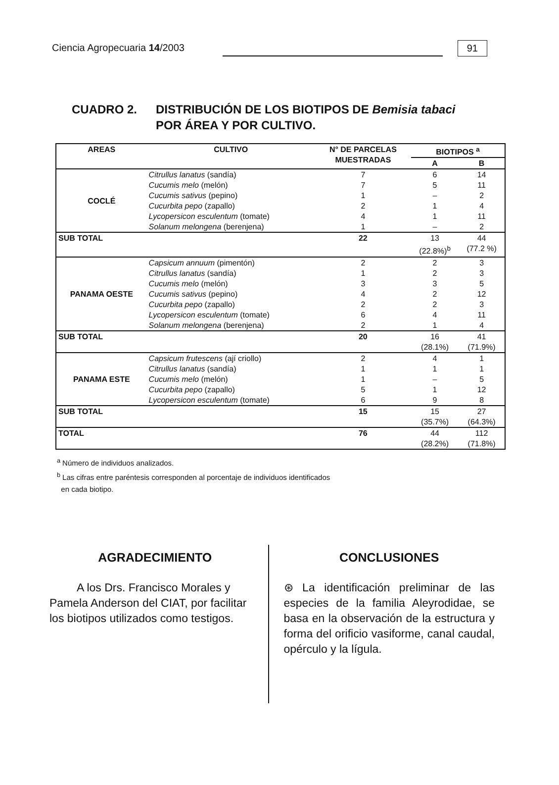Ciencia Agropecuaria 14/2003
91
CUADRO 2. DISTRIBUCIÓN DE LOS BIOTIPOS DE Bemisia tabaci
POR ÁREA Y POR CULTIVO.
| AREAS | CULTIVO | N° DE PARCELAS MUESTRADAS | BIOTIPOS <sup>a</sup> | |
| --- | --- | --- | --- | --- |
| | | | A | B |
| COCLÉ | Citrullus lanatus (sandía) | 7 | 6 | 14 |
| | Cucumis melo (melón) | 7 | 5 | 11 |
| | Cucumis sativus (pepino) | 1 | – | 2 |
| | Cucurbita pepo (zapallo) | 2 | 1 | 4 |
| | Lycopersicon esculentum (tomate) | 4 | 1 | 11 |
| | Solanum melongena (berenjena) | 1 | – | 2 |
| SUB TOTAL | | 22 | 13 (22.8%)<sup>b</sup> | 44 (77.2 %) |
| PANAMA OESTE | Capsicum annuum (pimentón) | 2 | 2 | 3 |
| | Citrullus lanatus (sandía) | 1 | 2 | 3 |
| | Cucumis melo (melón) | 3 | 3 | 5 |
| | Cucumis sativus (pepino) | 4 | 2 | 12 |
| | Cucurbita pepo (zapallo) | 2 | 2 | 3 |
| | Lycopersicon esculentum (tomate) | 6 | 4 | 11 |
| | Solanum melongena (berenjena) | 2 | 1 | 4 |
| SUB TOTAL | | 20 | 16 (28.1%) | 41 (71.9%) |
| PANAMA ESTE | Capsicum frutescens (ají criollo) | 2 | 4 | 1 |
| | Citrullus lanatus (sandía) | 1 | 1 | 1 |
| | Cucumis melo (melón) | 1 | – | 5 |
| | Cucurbita pepo (zapallo) | 5 | 1 | 12 |
| | Lycopersicon esculentum (tomate) | 6 | 9 | 8 |
| SUB TOTAL | | 15 | 15 (35.7%) | 27 (64.3%) |
| TOTAL | | 76 | 44 (28.2%) | 112 (71.8%) |
<sup>a</sup> Número de individuos analizados.
<sup>b</sup> Las cifras entre paréntesis corresponden al porcentaje de individuos identificados
en cada biotipo.
AGRADECIMIENTO
A los Drs. Francisco Morales y Pamela Anderson del CIAT, por facilitar los biotipos utilizados como testigos.
CONCLUSIONES
⊛ La identificación preliminar de las especies de la familia Aleyrodidae, se basa en la observación de la estructura y forma del orificio vasiforme, canal caudal, opérculo y la lígula.